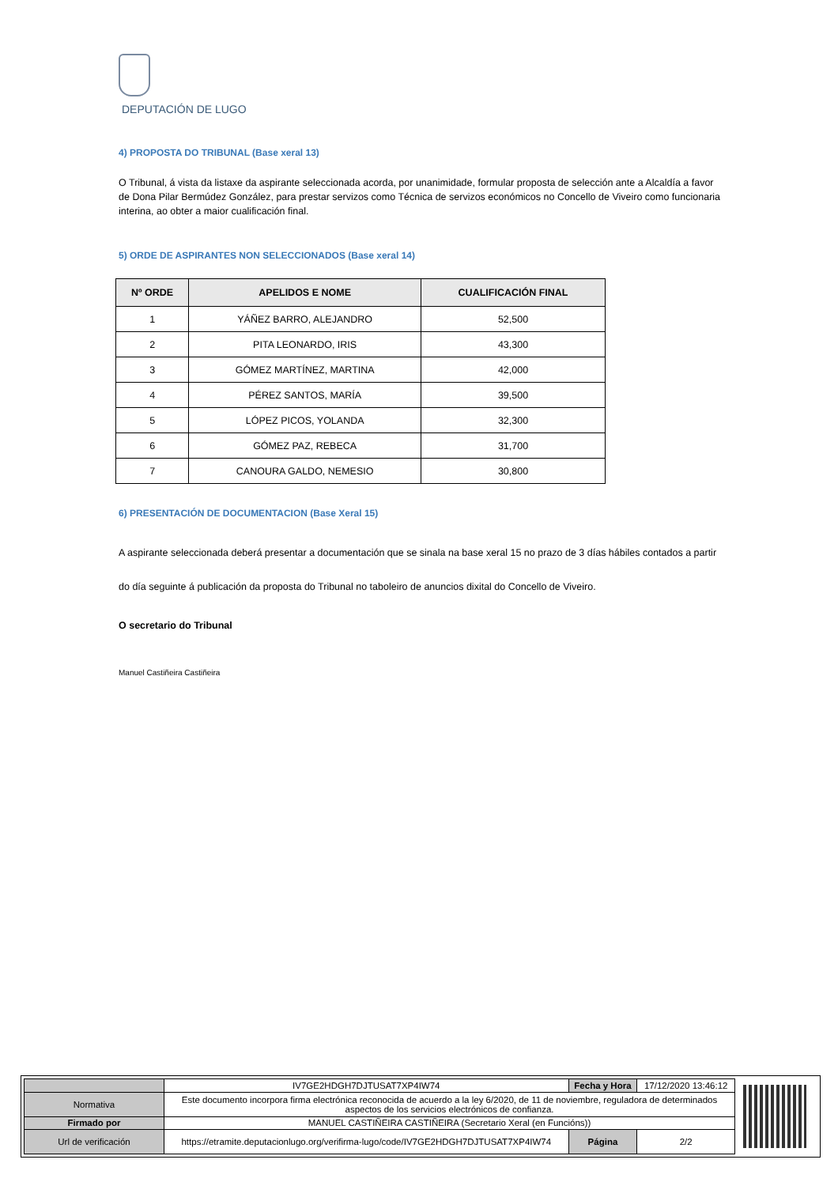DEPUTACIÓN DE LUGO
4) PROPOSTA DO TRIBUNAL (Base xeral 13)
O Tribunal, á vista da listaxe da aspirante seleccionada acorda, por unanimidade, formular proposta de selección ante a Alcaldía a favor de Dona Pilar Bermúdez González, para prestar servizos como Técnica de servizos económicos no Concello de Viveiro como funcionaria interina, ao obter a maior cualificación final.
5) ORDE DE ASPIRANTES NON SELECCIONADOS (Base xeral 14)
| Nº ORDE | APELIDOS E NOME | CUALIFICACIÓN FINAL |
| --- | --- | --- |
| 1 | YÁÑEZ BARRO, ALEJANDRO | 52,500 |
| 2 | PITA LEONARDO, IRIS | 43,300 |
| 3 | GÓMEZ MARTÍNEZ, MARTINA | 42,000 |
| 4 | PÉREZ SANTOS, MARÍA | 39,500 |
| 5 | LÓPEZ PICOS, YOLANDA | 32,300 |
| 6 | GÓMEZ PAZ, REBECA | 31,700 |
| 7 | CANOURA GALDO, NEMESIO | 30,800 |
6) PRESENTACIÓN DE DOCUMENTACION (Base Xeral 15)
A aspirante seleccionada deberá presentar a documentación que se sinala na base xeral 15 no prazo de 3 días hábiles contados a partir do día seguinte á publicación da proposta do Tribunal no taboleiro de anuncios dixital do Concello de Viveiro.
O secretario do Tribunal
Manuel Castiñeira Castiñeira
| | IV7GE2HDGH7DJTUSAT7XP4IW74 | Fecha y Hora | 17/12/2020 13:46:12 |
| Normativa | Este documento incorpora firma electrónica reconocida de acuerdo a la ley 6/2020, de 11 de noviembre, reguladora de determinados aspectos de los servicios electrónicos de confianza. | | |
| Firmado por | MANUEL CASTIÑEIRA CASTIÑEIRA (Secretario Xeral (en Funcións)) | | |
| Url de verificación | https://etramite.deputacionlugo.org/verifirma-lugo/code/IV7GE2HDGH7DJTUSAT7XP4IW74 | Página | 2/2 |